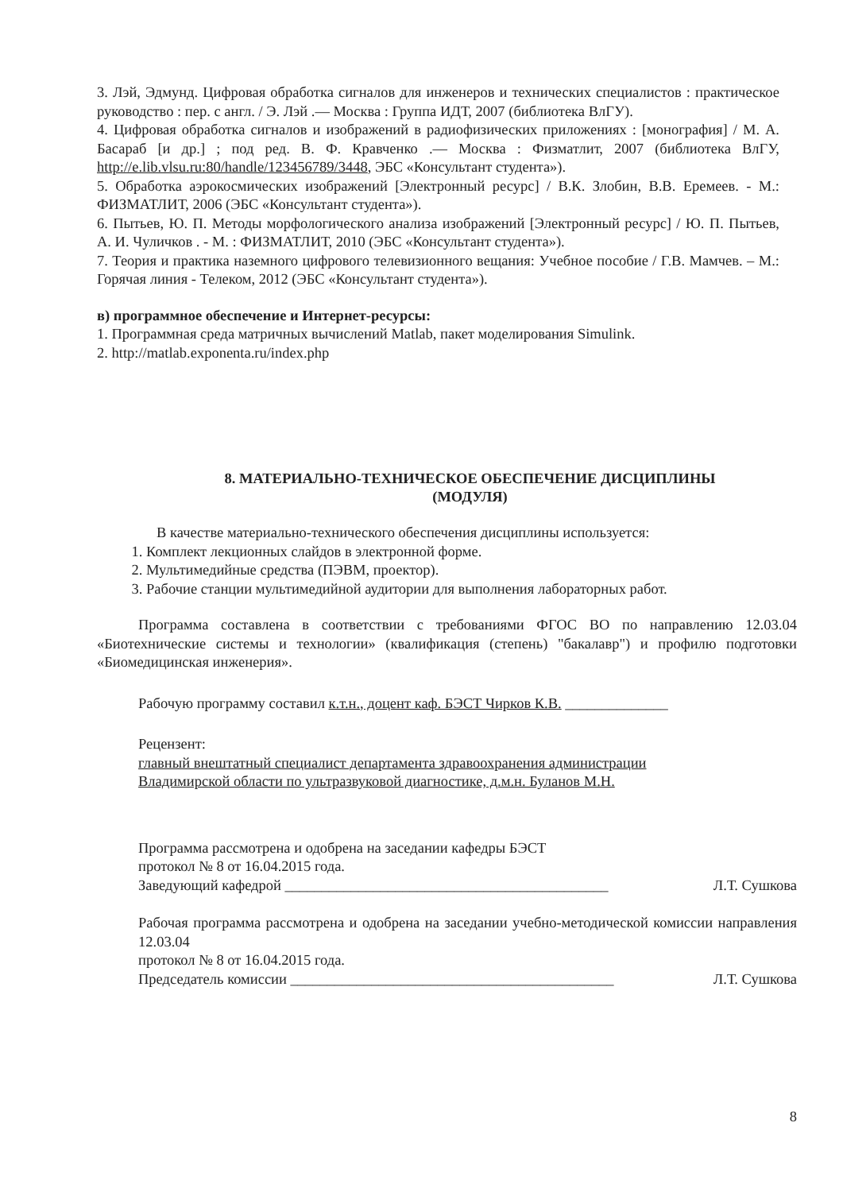3. Лэй, Эдмунд. Цифровая обработка сигналов для инженеров и технических специалистов : практическое руководство : пер. с англ. / Э. Лэй .— Москва : Группа ИДТ, 2007 (библиотека ВлГУ).
4. Цифровая обработка сигналов и изображений в радиофизических приложениях : [монография] / М. А. Басараб [и др.] ; под ред. В. Ф. Кравченко .— Москва : Физматлит, 2007 (библиотека ВлГУ, http://e.lib.vlsu.ru:80/handle/123456789/3448, ЭБС «Консультант студента»).
5. Обработка аэрокосмических изображений [Электронный ресурс] / В.К. Злобин, В.В. Еремеев. - М.: ФИЗМАТЛИТ, 2006 (ЭБС «Консультант студента»).
6. Пытьев, Ю. П. Методы морфологического анализа изображений [Электронный ресурс] / Ю. П. Пытьев, А. И. Чуличков . - М. : ФИЗМАТЛИТ, 2010 (ЭБС «Консультант студента»).
7. Теория и практика наземного цифрового телевизионного вещания: Учебное пособие / Г.В. Мамчев. – М.: Горячая линия - Телеком, 2012 (ЭБС «Консультант студента»).
в) программное обеспечение и Интернет-ресурсы:
1. Программная среда матричных вычислений Matlab, пакет моделирования Simulink.
2. http://matlab.exponenta.ru/index.php
8. МАТЕРИАЛЬНО-ТЕХНИЧЕСКОЕ ОБЕСПЕЧЕНИЕ ДИСЦИПЛИНЫ
(МОДУЛЯ)
В качестве материально-технического обеспечения дисциплины используется:
1. Комплект лекционных слайдов в электронной форме.
2. Мультимедийные средства (ПЭВМ, проектор).
3. Рабочие станции мультимедийной аудитории для выполнения лабораторных работ.
Программа составлена в соответствии с требованиями ФГОС ВО по направлению 12.03.04 «Биотехнические системы и технологии» (квалификация (степень) "бакалавр") и профилю подготовки «Биомедицинская инженерия».
Рабочую программу составил к.т.н., доцент каф. БЭСТ Чирков К.В. ______________
Рецензент:
главный внештатный специалист департамента здравоохранения администрации
Владимирской области по ультразвуковой диагностике, д.м.н. Буланов М.Н.
Программа рассмотрена и одобрена на заседании кафедры БЭСТ
протокол № 8 от 16.04.2015 года.
Заведующий кафедрой ____________________________________________ Л.Т. Сушкова
Рабочая программа рассмотрена и одобрена на заседании учебно-методической комиссии направления 12.03.04
протокол № 8 от 16.04.2015 года.
Председатель комиссии ____________________________________________ Л.Т. Сушкова
8